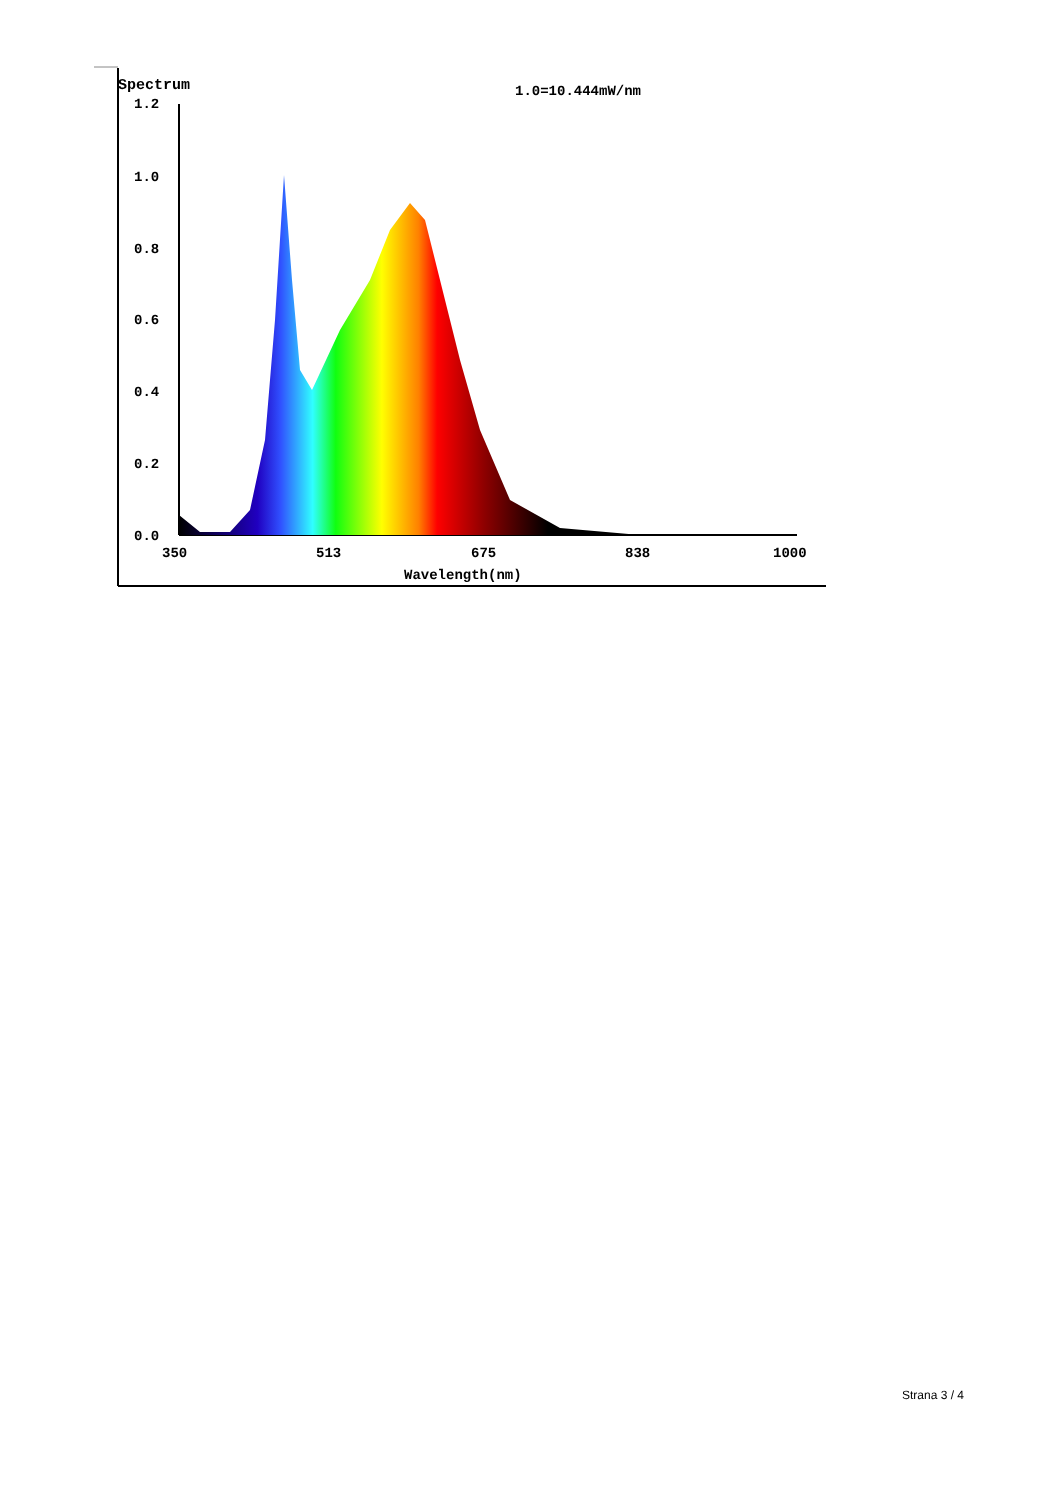Spectrum
1.0=10.444mW/nm
1.2
1.0
0.8
0.6
0.4
0.2
0.0
350
513
675
838
1000
Wavelength(nm)
Strana 3 / 4